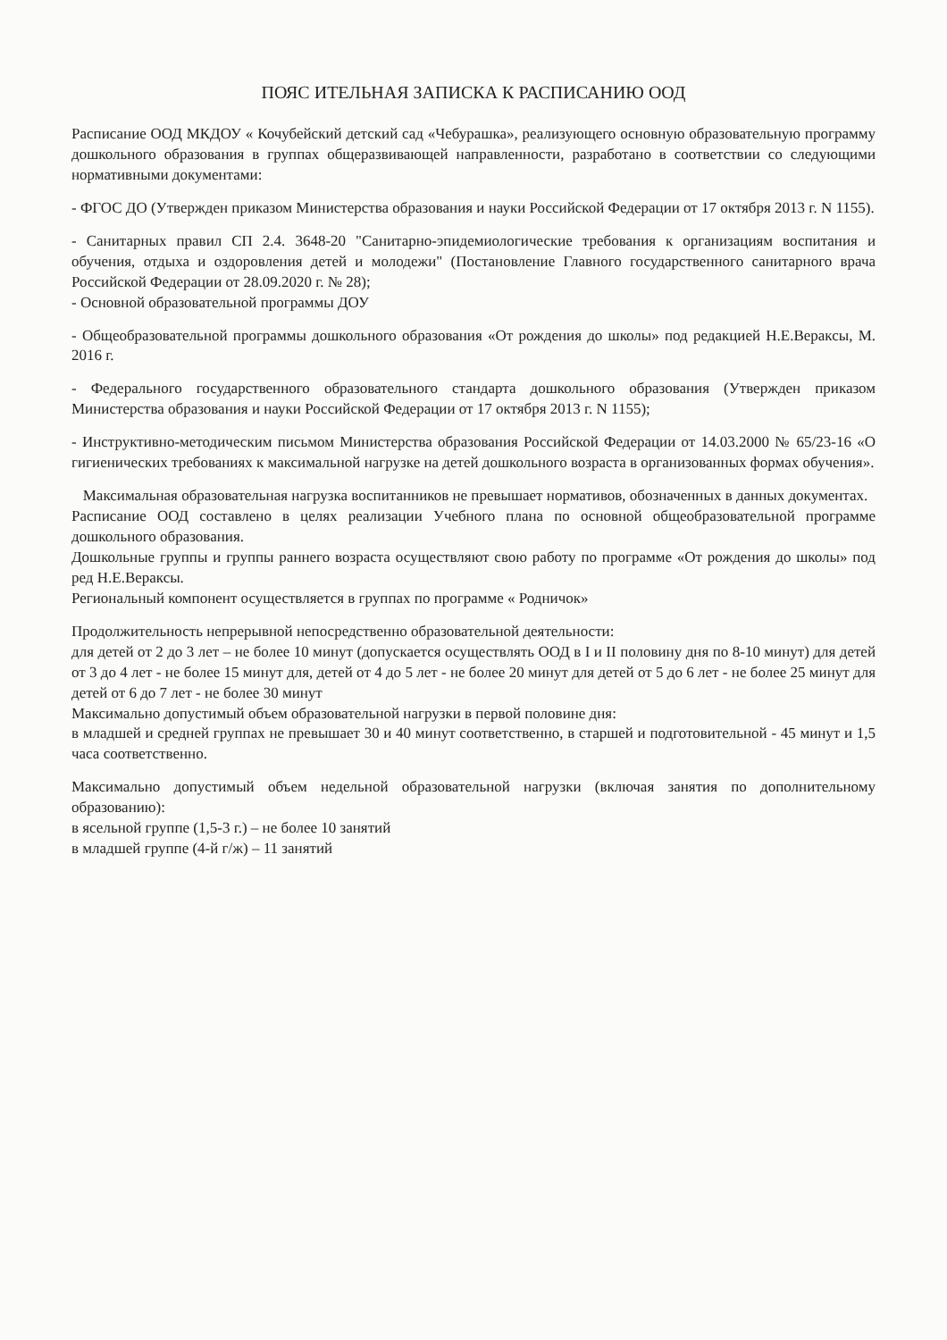ПОЯС ИТЕЛЬНАЯ ЗАПИСКА К РАСПИСАНИЮ ООД
Расписание ООД МКДОУ « Кочубейский детский сад «Чебурашка», реализующего основную образовательную программу дошкольного образования в группах общеразвивающей направленности, разработано в соответствии со следующими нормативными документами:
- ФГОС ДО (Утвержден приказом Министерства образования и науки Российской Федерации от 17 октября 2013 г. N 1155).
- Санитарных правил СП 2.4. 3648-20 "Санитарно-эпидемиологические требования к организациям воспитания и обучения, отдыха и оздоровления детей и молодежи" (Постановление Главного государственного санитарного врача Российской Федерации от 28.09.2020 г. № 28);
- Основной образовательной программы ДОУ
- Общеобразовательной программы дошкольного образования «От рождения до школы» под редакцией Н.Е.Вераксы, М. 2016 г.
- Федерального государственного образовательного стандарта дошкольного образования (Утвержден приказом Министерства образования и науки Российской Федерации от 17 октября 2013 г. N 1155);
- Инструктивно-методическим письмом Министерства образования Российской Федерации от 14.03.2000 № 65/23-16 «О гигиенических требованиях к максимальной нагрузке на детей дошкольного возраста в организованных формах обучения».
Максимальная образовательная нагрузка воспитанников не превышает нормативов, обозначенных в данных документах.
Расписание ООД составлено в целях реализации Учебного плана по основной общеобразовательной программе дошкольного образования.
Дошкольные группы и группы раннего возраста осуществляют свою работу по программе «От рождения до школы» под ред Н.Е.Вераксы.
Региональный компонент осуществляется в группах по программе « Родничок»
Продолжительность непрерывной непосредственно образовательной деятельности:
для детей от 2 до 3 лет – не более 10 минут (допускается осуществлять ООД в I и II половину дня по 8-10 минут) для детей от 3 до 4 лет - не более 15 минут для, детей от 4 до 5 лет - не более 20 минут для детей от 5 до 6 лет - не более 25 минут для детей от 6 до 7 лет - не более 30 минут
Максимально допустимый объем образовательной нагрузки в первой половине дня:
в младшей и средней группах не превышает 30 и 40 минут соответственно, в старшей и подготовительной - 45 минут и 1,5 часа соответственно.
Максимально допустимый объем недельной образовательной нагрузки (включая занятия по дополнительному образованию):
в ясельной группе (1,5-3 г.) – не более 10 занятий
в младшей группе (4-й г/ж) – 11 занятий